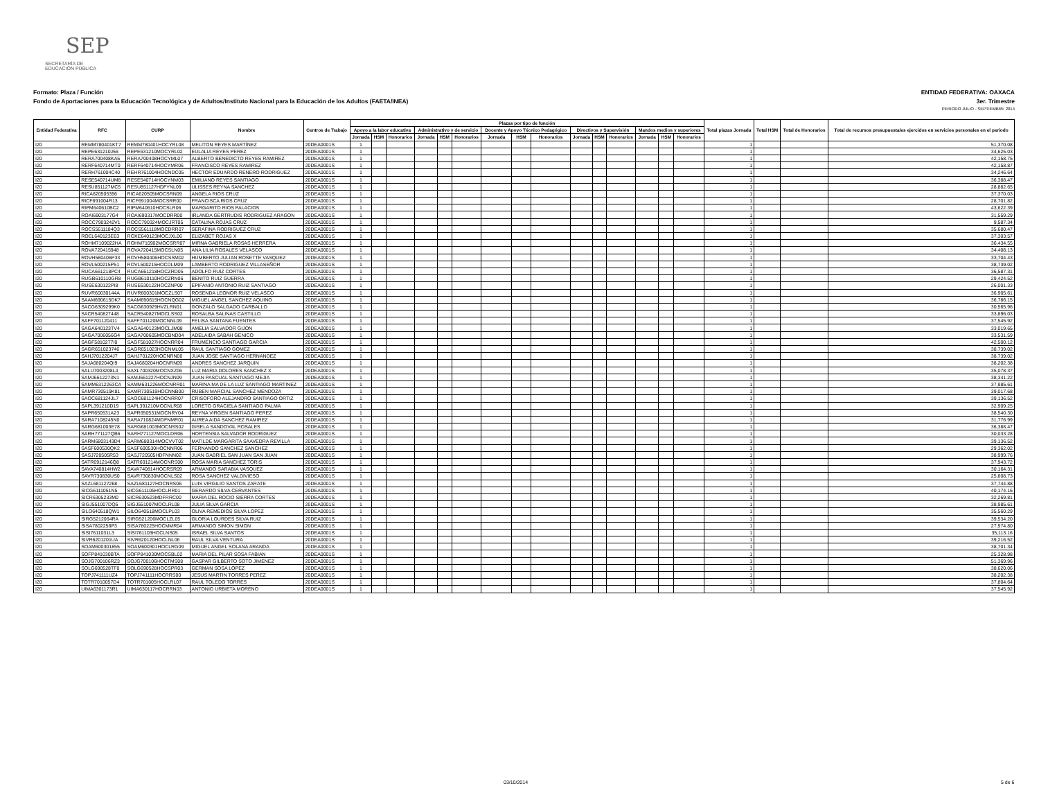SEP
SECRETARÍA DE
EDUCACIÓN PÚBLICA
Formato: Plaza / Función ENTIDAD FEDERATIVA: OAXACA
Fondo de Aportaciones para la Educación Tecnológica y de Adultos/Instituto Nacional para la Educación de los Adultos (FAETA/INEA) 3er. Trimestre
PERIODO JULIO - SEPTIEMBRE 2014
| Entidad Federativa | RFC | CURP | Nombre | Centros de Trabajo | Plazas por tipo de función | | | | | | | | | | | | | | | Total plazas Jornada | Total HSM | Total de Honorarios | Total de recursos presupuestales ejercidos en servicios personales en el periodo |
| --- | --- | --- | --- | --- | --- | --- | --- | --- | --- | --- | --- | --- | --- | --- | --- | --- | --- | --- | --- | --- | --- | --- | --- |
| | | | | | Apoyo a la labor educativa | | | Administrativo y de servicio | | | Docente y Apoyo Técnico Pedagógico | | | Directivos y Supervisión | | | Mandos medios y superiores | | | | | | |
| | | | | | Jornada | HSM | Honorarios | Jornada | HSM | Honorarios | Jornada | HSM | Honorarios | Jornada | HSM | Honorarios | Jornada | HSM | Honorarios | | | | |
| I20 | REMM780401KT7 | REMM780401HOCYRL08 | MELITON REYES MARTÍNEZ | 20DEA0001S | 1 | | | | | | | | | | | | | | | 1 | | | 51,370.08 |
| I20 | REPE631210J56 | REPE631210MOCYRL02 | EULALIA REYES PEREZ | 20DEA0001S | 1 | | | | | | | | | | | | | | | 1 | | | 34,625.03 |
| I20 | RERA700408KA5 | RERA700408HOCYML07 | ALBERTO BENEDICTO REYES RAMIREZ | 20DEA0001S | 1 | | | | | | | | | | | | | | | 1 | | | 42,158.75 |
| I20 | RERF640714MT0 | RERF640714HOCYMR06 | FRANCISCO REYES RAMIREZ | 20DEA0001S | 1 | | | | | | | | | | | | | | | 1 | | | 42,158.87 |
| I20 | RERH761004C40 | REHR761004HOCNDC05 | HECTOR EDUARDO RENERO RODRIGUEZ | 20DEA0001S | 1 | | | | | | | | | | | | | | | 1 | | | 34,246.64 |
| I20 | RESE540714UM8 | RESE540714HOCYNM03 | EMILIANO REYES SANTIAGO | 20DEA0001S | 1 | | | | | | | | | | | | | | | 1 | | | 36,388.47 |
| I20 | RESU851127MC5 | RESU851127HDFYNL09 | ULISSES REYNA SANCHEZ | 20DEA0001S | 1 | | | | | | | | | | | | | | | 1 | | | 28,882.65 |
| I20 | RICA620505356 | RICA620505MOCSRN09 | ANGELA RIOS CRUZ | 20DEA0001S | 1 | | | | | | | | | | | | | | | 1 | | | 37,370.03 |
| I20 | RICF691004R13 | RICF691004MOCSRR00 | FRANCISCA RIOS CRUZ | 20DEA0001S | 1 | | | | | | | | | | | | | | | 1 | | | 28,701.82 |
| I20 | RIPM640610BC2 | RIPM640610HOCSLR06 | MARGARITO RIOS PALACIOS | 20DEA0001S | 1 | | | | | | | | | | | | | | | 1 | | | 43,622.39 |
| I20 | ROAI6903177G4 | ROAI690317MOCDRR00 | IRLANDA GERTRUDIS RODRIGUEZ ARAGON | 20DEA0001S | 1 | | | | | | | | | | | | | | | 1 | | | 31,559.29 |
| I20 | ROCC7903242V1 | ROCC790324MOCJRT05 | CATALINA ROJAS CRUZ | 20DEA0001S | 1 | | | | | | | | | | | | | | | 1 | | | 9,587.34 |
| I20 | ROCS5611184Q3 | ROCS561118MOCDRR07 | SERAFINA RODRIGUEZ CRUZ | 20DEA0001S | 1 | | | | | | | | | | | | | | | 1 | | | 35,680.47 |
| I20 | ROEL640123E63 | ROXE640123MOCJXL06 | ELIZABET ROJAS X | 20DEA0001S | 1 | | | | | | | | | | | | | | | 1 | | | 37,303.57 |
| I20 | ROHM7109022HA | ROHM710902MOCSRR07 | MIRNA GABRIELA ROSAS HERRERA | 20DEA0001S | 1 | | | | | | | | | | | | | | | 1 | | | 36,434.55 |
| I20 | ROVA720415948 | ROVA720415MOCSLN05 | ANA LILIA ROSALES VELASCO | 20DEA0001S | 1 | | | | | | | | | | | | | | | 1 | | | 34,408.13 |
| I20 | ROVH580406P33 | ROVH580406HOCSSM02 | HUMBERTO JULIAN ROSETTE VASQUEZ | 20DEA0001S | 1 | | | | | | | | | | | | | | | 1 | | | 33,704.43 |
| I20 | ROVL500215P51 | ROVL500215HOCDLM09 | LAMBERTO RODRIGUEZ VILLASEÑOR | 20DEA0001S | 1 | | | | | | | | | | | | | | | 1 | | | 38,739.02 |
| I20 | RUCA661218PC4 | RUCA661218HOCZRD05 | ADOLFO RUIZ CORTES | 20DEA0001S | 1 | | | | | | | | | | | | | | | 1 | | | 36,587.31 |
| I20 | RUGB610110GR8 | RUGB610110HOCZRN06 | BENITO RUIZ GUERRA | 20DEA0001S | 1 | | | | | | | | | | | | | | | 1 | | | 29,424.52 |
| I20 | RUSE630122PI8 | RUSE630122HOCZNP00 | EPIFANIO ANTONIO RUIZ SANTIAGO | 20DEA0001S | 1 | | | | | | | | | | | | | | | 1 | | | 26,001.33 |
| I20 | RUVR60030144A | RUVR600301MOCZLS07 | ROSENDA LEONOR RUIZ VELASCO | 20DEA0001S | 1 | | | | | | | | | | | | | | | 1 | | | 36,905.61 |
| I20 | SAAM690615DK7 | SAAM690615HOCNQG02 | MIGUEL ANGEL SANCHEZ AQUINO | 20DEA0001S | 1 | | | | | | | | | | | | | | | 1 | | | 36,786.15 |
| I20 | SACG6309299K0 | SACG630929HVZLRN01 | GONZALO SALGADO CARBALLO | 20DEA0001S | 1 | | | | | | | | | | | | | | | 1 | | | 30,565.96 |
| I20 | SACR540827448 | SACR540827MOCLSS02 | ROSALBA SALINAS CASTILLO | 20DEA0001S | 1 | | | | | | | | | | | | | | | 1 | | | 33,896.03 |
| I20 | SAFF701120411 | SAFF701120MOCNNL09 | FELISA SANTANA FUENTES | 20DEA0001S | 1 | | | | | | | | | | | | | | | 1 | | | 37,545.92 |
| I20 | SAGA640123TV4 | SAGA640123MOCLJM08 | AMELIA SALVADOR GIJON | 20DEA0001S | 1 | | | | | | | | | | | | | | | 1 | | | 33,019.65 |
| I20 | SAGA7006056G4 | SAGA700605MOCBND04 | ADELAIDA SABAH GENICO | 20DEA0001S | 1 | | | | | | | | | | | | | | | 1 | | | 33,531.59 |
| I20 | SAGF5810277I0 | SAGF581027HOCNRR04 | FRUMENCIO SANTIAGO GARCIA | 20DEA0001S | 1 | | | | | | | | | | | | | | | 1 | | | 42,500.12 |
| I20 | SAGR651023746 | SAGR651023HOCNML05 | RAUL SANTIAGO GOMEZ | 20DEA0001S | 1 | | | | | | | | | | | | | | | 1 | | | 38,739.02 |
| I20 | SAHJ7012204J7 | SAHJ701220HOCNRN00 | JUAN JOSE SANTIAGO HERNANDEZ | 20DEA0001S | 1 | | | | | | | | | | | | | | | 1 | | | 38,739.02 |
| I20 | SAJA680204QI9 | SAJA680204HOCNRN09 | ANDRES SANCHEZ JARQUIN | 20DEA0001S | 1 | | | | | | | | | | | | | | | 1 | | | 38,202.38 |
| I20 | SALU7003208L4 | SAXL700320MOCNXZ06 | LUZ MARIA DOLORES SANCHEZ X | 20DEA0001S | 1 | | | | | | | | | | | | | | | 1 | | | 35,078.37 |
| I20 | SAMJ6612273N1 | SAMJ661227HOCNJN09 | JUAN PASCUAL SANTIAGO MEJIA | 20DEA0001S | 1 | | | | | | | | | | | | | | | 1 | | | 38,341.22 |
| I20 | SAMM6312263CA | SAMM631226MOCNRR01 | MARINA MA DE LA LUZ SANTIAGO MARTINEZ | 20DEA0001S | 1 | | | | | | | | | | | | | | | 1 | | | 37,985.61 |
| I20 | SAMR730519K81 | SAMR730519HOCNNB00 | RUBEN MARCIAL SANCHEZ MENDOZA | 20DEA0001S | 1 | | | | | | | | | | | | | | | 1 | | | 39,017.68 |
| I20 | SAOC681124JL7 | SAOC681124HOCNRR07 | CRISOFORO ALEJANDRO SANTIAGO ORTIZ | 20DEA0001S | 1 | | | | | | | | | | | | | | | 1 | | | 39,136.52 |
| I20 | SAPL391210D19 | SAPL391210MOCNLR08 | LORETO GRACIELA SANTIAGO PALMA | 20DEA0001S | 1 | | | | | | | | | | | | | | | 1 | | | 32,909.25 |
| I20 | SAPR650531A23 | SAPR650531MOCNRY04 | REYNA VIRGEN SANTIAGO PEREZ | 20DEA0001S | 1 | | | | | | | | | | | | | | | 1 | | | 38,540.30 |
| I20 | SARA7108245N0 | SARA710824MDFNMR01 | AUREA AIDA SANCHEZ RAMIREZ | 20DEA0001S | 1 | | | | | | | | | | | | | | | 1 | | | 31,776.99 |
| I20 | SARG681003E78 | SARG681003MOCNSS02 | GISELA SANDOVAL ROSALES | 20DEA0001S | 1 | | | | | | | | | | | | | | | 1 | | | 36,388.47 |
| I20 | SARH771127QB6 | SARH771127MOCLDR06 | HORTENSIA SALVADOR RODRIGUEZ | 20DEA0001S | 1 | | | | | | | | | | | | | | | 1 | | | 30,033.28 |
| I20 | SARM6803143D4 | SARM680314MOCVVT02 | MATILDE MARGARITA SAAVEDRA REVILLA | 20DEA0001S | 1 | | | | | | | | | | | | | | | 1 | | | 39,136.52 |
| I20 | SASF600530QK2 | SASF600530HOCNNR06 | FERNANDO SANCHEZ SANCHEZ | 20DEA0001S | 1 | | | | | | | | | | | | | | | 1 | | | 29,362.02 |
| I20 | SASJ720505R53 | SASJ720505HDFNNN02 | JUAN GABRIEL SAN JUAN SAN JUAN | 20DEA0001S | 1 | | | | | | | | | | | | | | | 1 | | | 38,999.76 |
| I20 | SATR6912146Q8 | SATR691214MOCNRS00 | ROSA MARIA SANCHEZ TORIS | 20DEA0001S | 1 | | | | | | | | | | | | | | | 1 | | | 37,943.72 |
| I20 | SAVA740814HW2 | SAVA740814HOCRSR09 | ARMANDO SARABIA VASQUEZ | 20DEA0001S | 1 | | | | | | | | | | | | | | | 1 | | | 30,164.31 |
| I20 | SAVR730830US0 | SAVR730830MOCNLS02 | ROSA SANCHEZ VALDIVIESO | 20DEA0001S | 1 | | | | | | | | | | | | | | | 1 | | | 25,808.73 |
| I20 | SAZL681127268 | SAZL681127HOCNRS06 | LUIS VIRGILIO SANTOS ZARATE | 20DEA0001S | 1 | | | | | | | | | | | | | | | 1 | | | 37,744.88 |
| I20 | SICG6111051N5 | SICG611105HOCLRR01 | GERARDO SILVA CERVANTES | 20DEA0001S | 1 | | | | | | | | | | | | | | | 1 | | | 40,174.16 |
| I20 | SICR6305233M0 | SICR630523MDFRRC00 | MARIA DEL ROCIO SIERRA CORTES | 20DEA0001S | 1 | | | | | | | | | | | | | | | 1 | | | 32,269.81 |
| I20 | SIGJ551007DQ5 | SIGJ551007MOCLRL08 | JULIA SILVA GARCIA | 20DEA0001S | 1 | | | | | | | | | | | | | | | 1 | | | 38,985.61 |
| I20 | SILO640518QW1 | SILO640518MOCLPL03 | OLIVA REMEDIOS SILVA LOPEZ | 20DEA0001S | 1 | | | | | | | | | | | | | | | 1 | | | 35,560.29 |
| I20 | SIRG5212064RA | SIRG521206MOCLZL05 | GLORIA LOURDES SILVA RUIZ | 20DEA0001S | 1 | | | | | | | | | | | | | | | 1 | | | 39,534.20 |
| I20 | SISA7802256P3 | SISA780225HOCMMR04 | ARMANDO SIMON SIMON | 20DEA0001S | 1 | | | | | | | | | | | | | | | 1 | | | 27,974.80 |
| I20 | SISI7611031L3 | SISI761103HOCLNS05 | ISRAEL SILVA SANTOS | 20DEA0001S | 1 | | | | | | | | | | | | | | | 1 | | | 35,113.16 |
| I20 | SIVR6201201UA | SIVR620120HOCLNL06 | RAUL SILVA VENTURA | 20DEA0001S | 1 | | | | | | | | | | | | | | | 1 | | | 39,216.52 |
| I20 | SOAM600301855 | SOAM600301HOCLRG09 | MIGUEL ANGEL SOLANA ARANDA | 20DEA0001S | 1 | | | | | | | | | | | | | | | 1 | | | 38,701.34 |
| I20 | SOFP841030BTA | SOFP841030MOCSBL02 | MARIA DEL PILAR SOSA FABIAN | 20DEA0001S | 1 | | | | | | | | | | | | | | | 1 | | | 25,328.98 |
| I20 | SOJG700106RZ3 | SOJG700106HOCTMS08 | GASPAR GILBERTO SOTO JIMENEZ | 20DEA0001S | 1 | | | | | | | | | | | | | | | 1 | | | 51,369.96 |
| I20 | SOLG690528TF0 | SOLG690528HOCSPR03 | GERMAN SOSA LOPEZ | 20DEA0001S | 1 | | | | | | | | | | | | | | | 1 | | | 38,620.06 |
| I20 | TOPJ741111UZ4 | TOPJ741111HOCRRS00 | JESUS MARTIN TORRES PEREZ | 20DEA0001S | 1 | | | | | | | | | | | | | | | 1 | | | 38,202.38 |
| I20 | TOTR7010057D4 | TOTR701005HOCLRL07 | RAUL TOLEDO TORRES | 20DEA0001S | 1 | | | | | | | | | | | | | | | 1 | | | 37,804.64 |
| I20 | UIMA6301173R1 | UIMA630117HOCRRN03 | ANTONIO URBIETA MORENO | 20DEA0001S | 1 | | | | | | | | | | | | | | | 1 | | | 37,545.92 |
03/10/2014 5 de 6